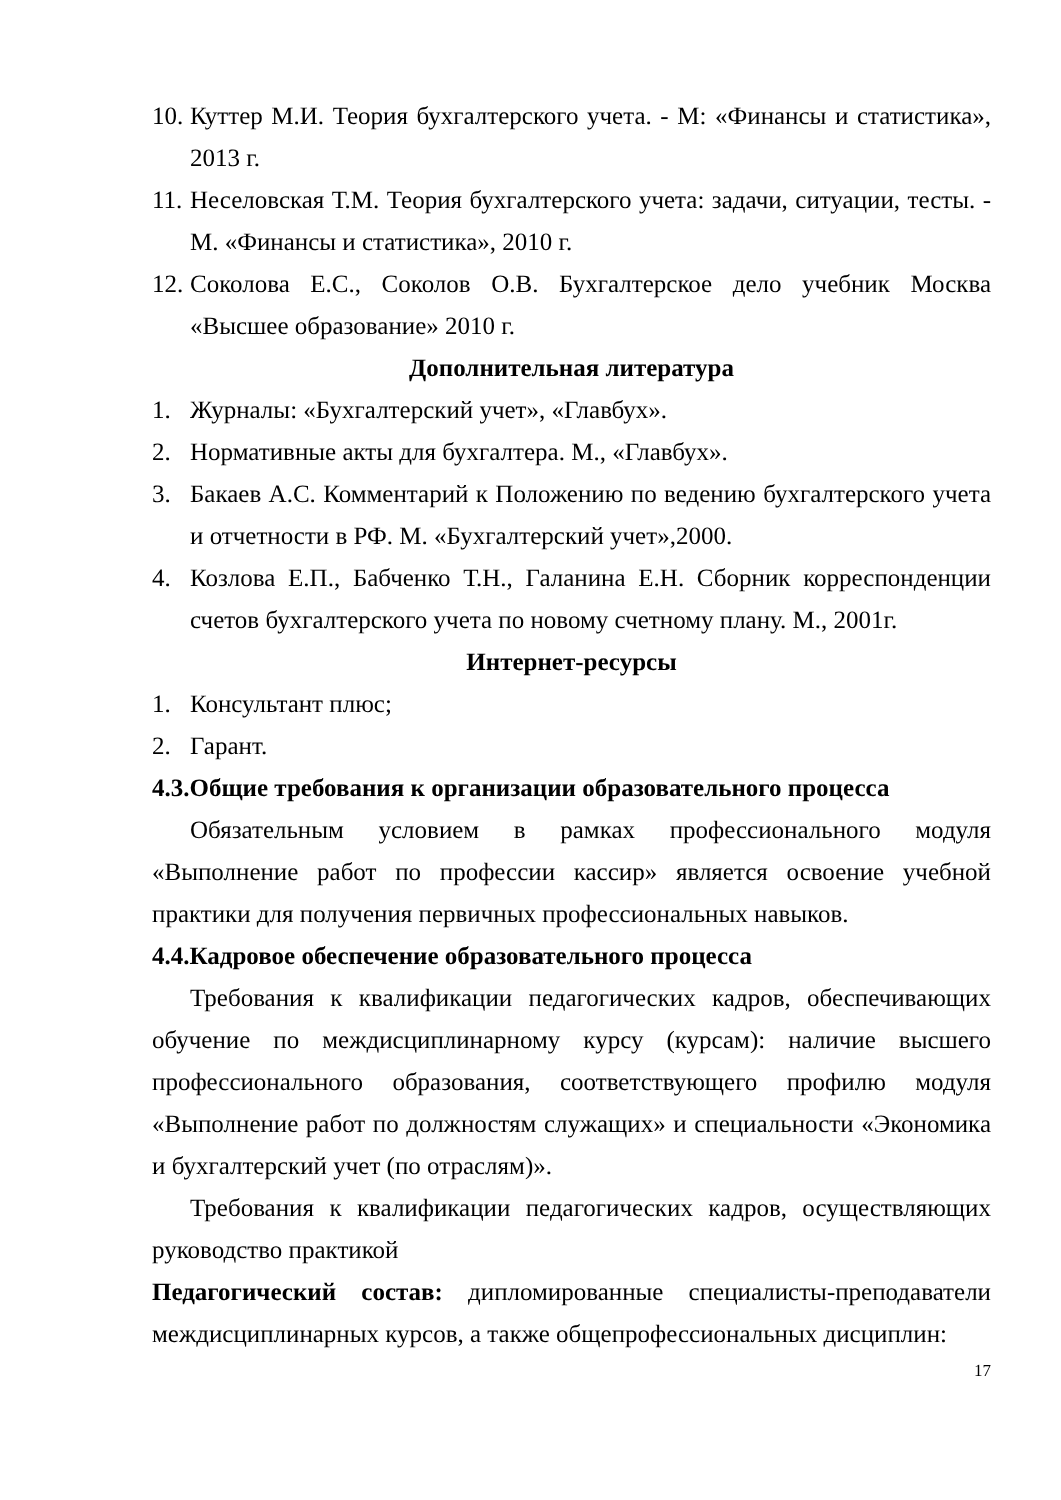10.
Куттер М.И. Теория бухгалтерского учета. - М: «Финансы и статистика», 2013 г.
11.
Неселовская Т.М. Теория бухгалтерского учета: задачи, ситуации, тесты. - М. «Финансы и статистика», 2010 г.
12.
Соколова Е.С., Соколов О.В. Бухгалтерское дело учебник Москва «Высшее образование» 2010 г.
Дополнительная литература
1. Журналы: «Бухгалтерский учет», «Главбух».
2. Нормативные акты для бухгалтера. М., «Главбух».
3. Бакаев А.С. Комментарий к Положению по ведению бухгалтерского учета и отчетности в РФ. М. «Бухгалтерский учет»,2000.
4. Козлова Е.П., Бабченко Т.Н., Галанина Е.Н. Сборник корреспонденции счетов бухгалтерского учета по новому счетному плану. М., 2001г.
Интернет-ресурсы
1. Консультант плюс;
2. Гарант.
4.3.Общие требования к организации образовательного процесса
Обязательным условием в рамках профессионального модуля «Выполнение работ по профессии кассир» является освоение учебной практики для получения первичных профессиональных навыков.
4.4.Кадровое обеспечение образовательного процесса
Требования к квалификации педагогических кадров, обеспечивающих обучение по междисциплинарному курсу (курсам): наличие высшего профессионального образования, соответствующего профилю модуля «Выполнение работ по должностям служащих» и специальности «Экономика и бухгалтерский учет (по отраслям)».
Требования к квалификации педагогических кадров, осуществляющих руководство практикой
Педагогический состав: дипломированные специалисты-преподаватели междисциплинарных курсов, а также общепрофессиональных дисциплин:
17